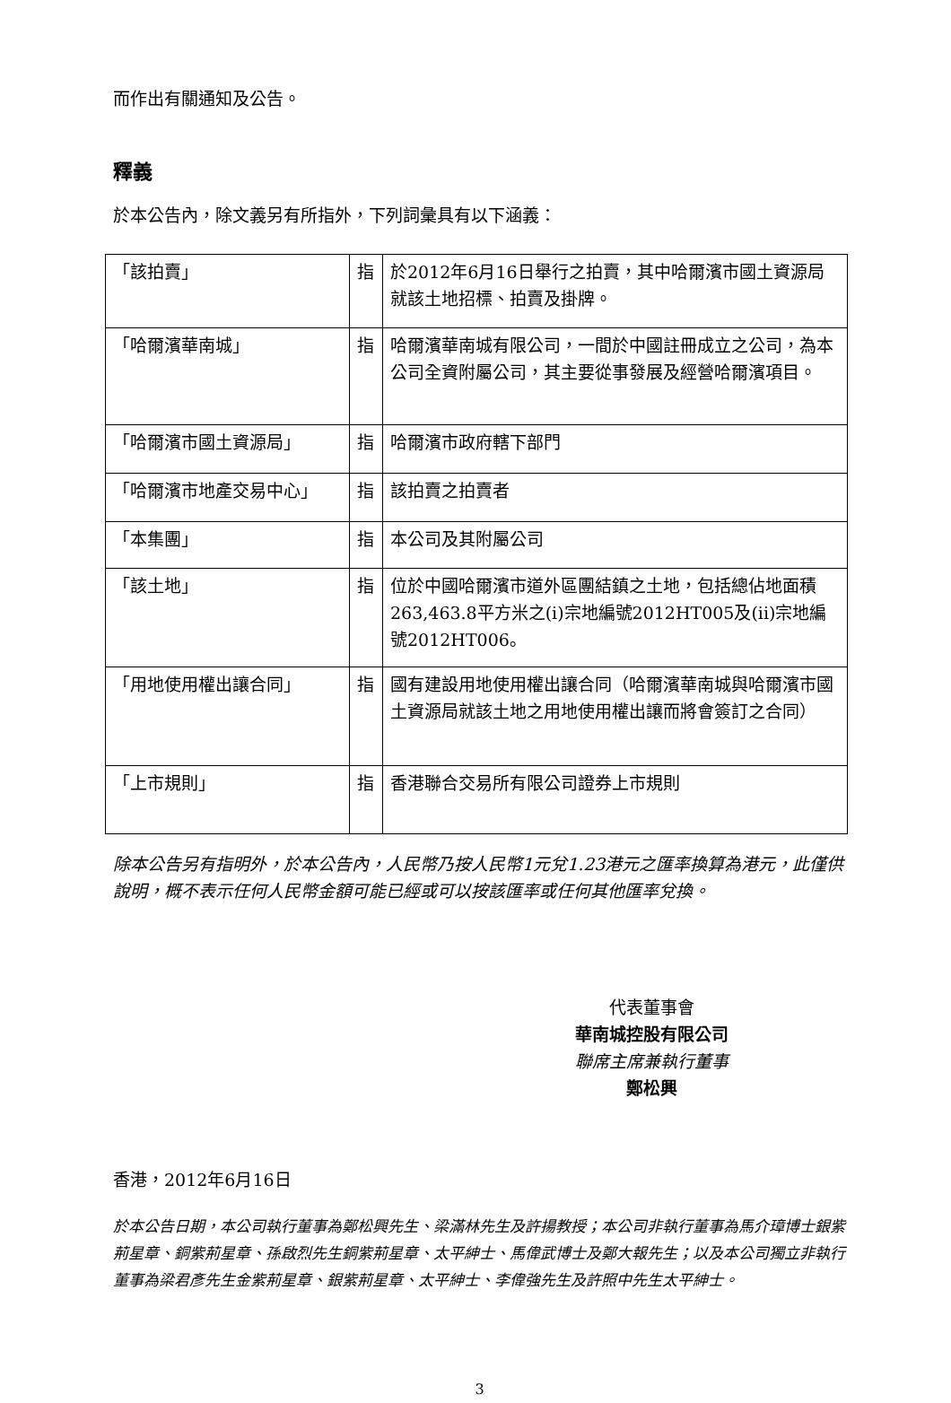而作出有關通知及公告。
釋義
於本公告內，除文義另有所指外，下列詞彙具有以下涵義：
| 「該拍賣」 | 指 | 於2012年6月16日舉行之拍賣，其中哈爾濱市國土資源局就該土地招標、拍賣及掛牌。 |
| 「哈爾濱華南城」 | 指 | 哈爾濱華南城有限公司，一間於中國註冊成立之公司，為本公司全資附屬公司，其主要從事發展及經營哈爾濱項目。 |
| 「哈爾濱市國土資源局」 | 指 | 哈爾濱市政府轄下部門 |
| 「哈爾濱市地產交易中心」 | 指 | 該拍賣之拍賣者 |
| 「本集團」 | 指 | 本公司及其附屬公司 |
| 「該土地」 | 指 | 位於中國哈爾濱市道外區團結鎮之土地，包括總佔地面積263,463.8平方米之(i)宗地編號2012HT005及(ii)宗地編號2012HT006。 |
| 「用地使用權出讓合同」 | 指 | 國有建設用地使用權出讓合同（哈爾濱華南城與哈爾濱市國土資源局就該土地之用地使用權出讓而將會簽訂之合同） |
| 「上市規則」 | 指 | 香港聯合交易所有限公司證券上市規則 |
除本公告另有指明外，於本公告內，人民幣乃按人民幣1元兌1.23港元之匯率換算為港元，此僅供說明，概不表示任何人民幣金額可能已經或可以按該匯率或任何其他匯率兌換。
代表董事會
華南城控股有限公司
聯席主席兼執行董事
鄭松興
香港，2012年6月16日
於本公告日期，本公司執行董事為鄭松興先生、梁滿林先生及許揚教授；本公司非執行董事為馬介璋博士銀紫荊星章、銅紫荊星章、孫啟烈先生銅紫荊星章、太平紳士、馬偉武博士及鄭大報先生；以及本公司獨立非執行董事為梁君彥先生金紫荊星章、銀紫荊星章、太平紳士、李偉強先生及許照中先生太平紳士。
3